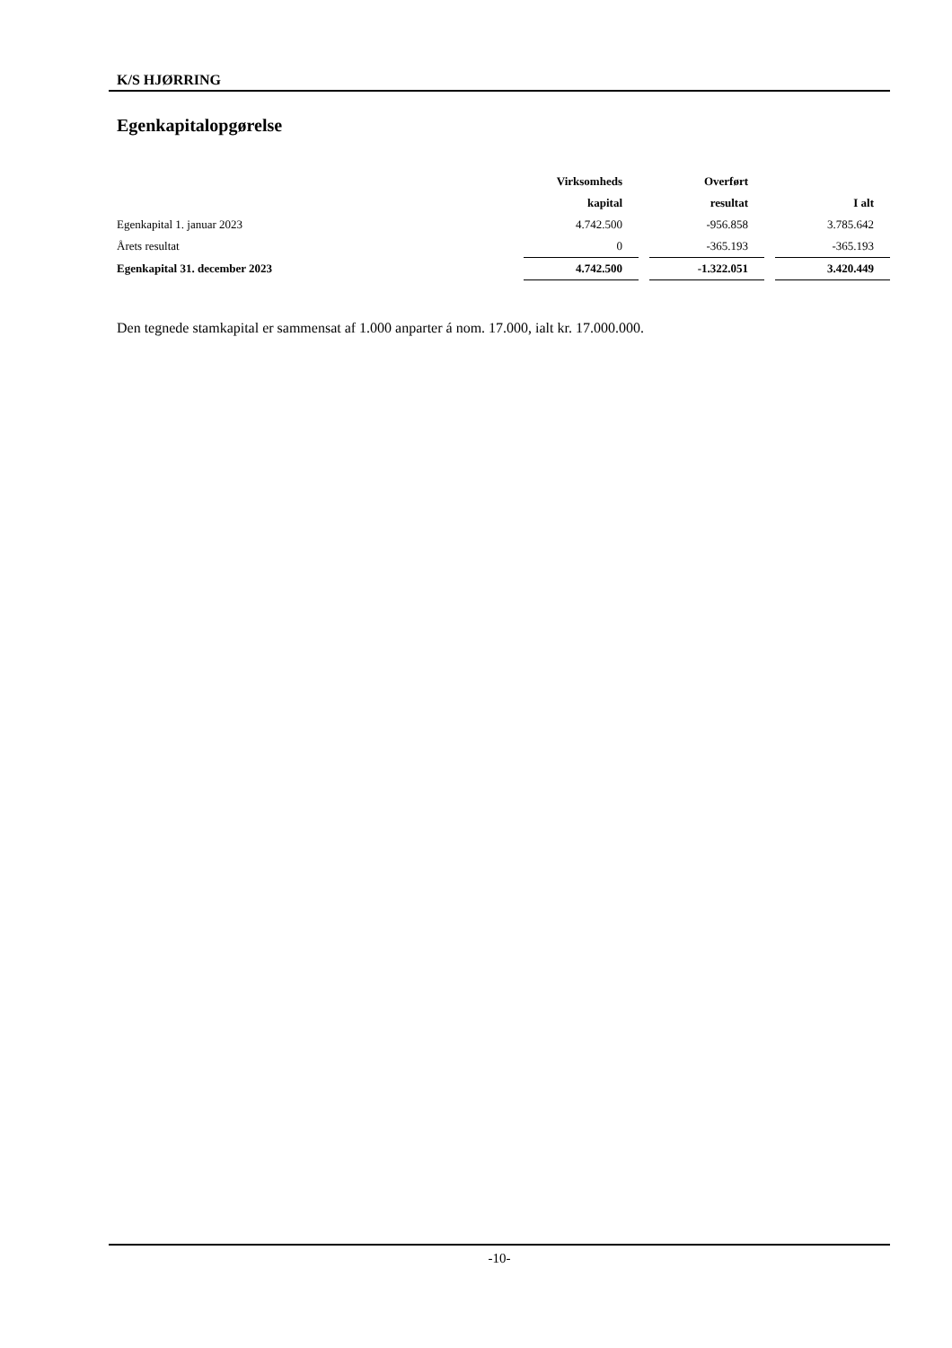K/S HJØRRING
Egenkapitalopgørelse
| | Virksomheds | | Overført | | |
| | kapital | | resultat | | I alt |
| Egenkapital 1. januar 2023 | 4.742.500 | | -956.858 | | 3.785.642 |
| Årets resultat | 0 | | -365.193 | | -365.193 |
| Egenkapital 31. december 2023 | 4.742.500 | | -1.322.051 | | 3.420.449 |
Den tegnede stamkapital er sammensat af 1.000 anparter á nom. 17.000, ialt kr. 17.000.000.
-10-